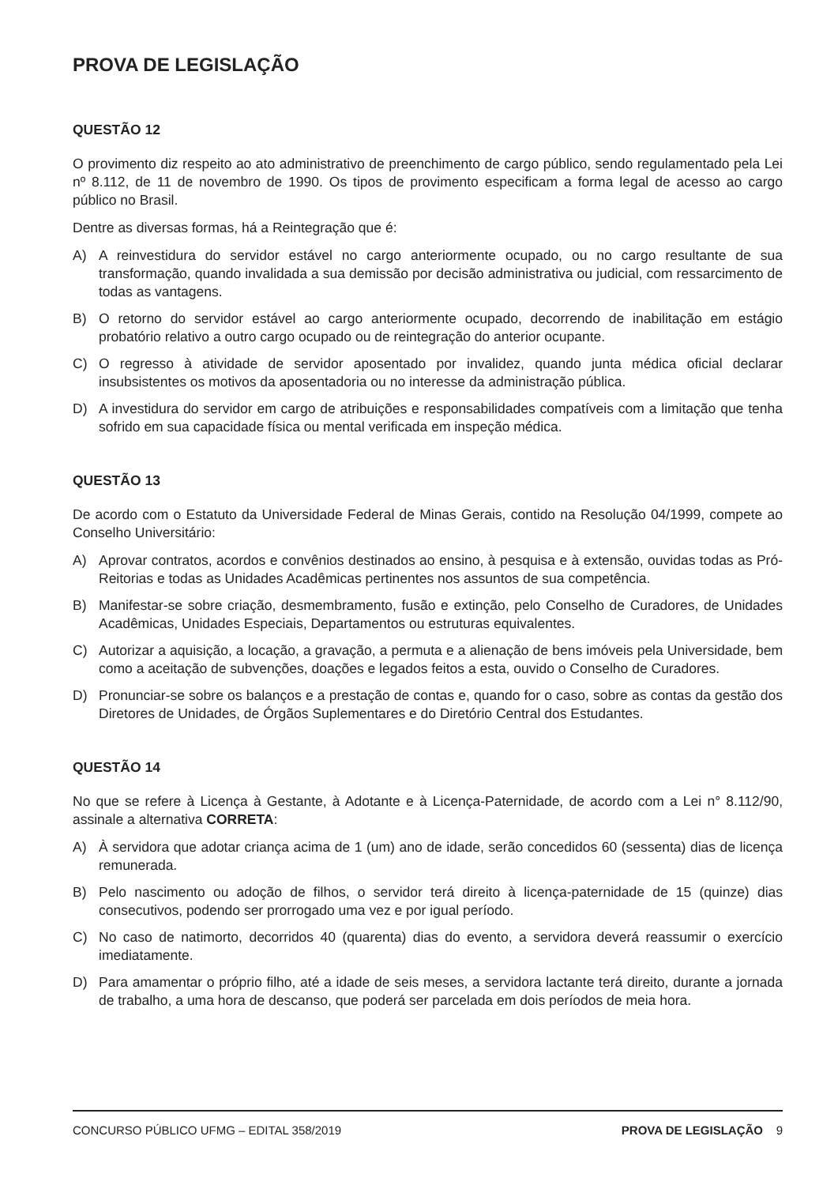PROVA DE LEGISLAÇÃO
QUESTÃO 12
O provimento diz respeito ao ato administrativo de preenchimento de cargo público, sendo regulamentado pela Lei nº 8.112, de 11 de novembro de 1990. Os tipos de provimento especificam a forma legal de acesso ao cargo público no Brasil.
Dentre as diversas formas, há a Reintegração que é:
A) A reinvestidura do servidor estável no cargo anteriormente ocupado, ou no cargo resultante de sua transformação, quando invalidada a sua demissão por decisão administrativa ou judicial, com ressarcimento de todas as vantagens.
B) O retorno do servidor estável ao cargo anteriormente ocupado, decorrendo de inabilitação em estágio probatório relativo a outro cargo ocupado ou de reintegração do anterior ocupante.
C) O regresso à atividade de servidor aposentado por invalidez, quando junta médica oficial declarar insubsistentes os motivos da aposentadoria ou no interesse da administração pública.
D) A investidura do servidor em cargo de atribuições e responsabilidades compatíveis com a limitação que tenha sofrido em sua capacidade física ou mental verificada em inspeção médica.
QUESTÃO 13
De acordo com o Estatuto da Universidade Federal de Minas Gerais, contido na Resolução 04/1999, compete ao Conselho Universitário:
A) Aprovar contratos, acordos e convênios destinados ao ensino, à pesquisa e à extensão, ouvidas todas as Pró-Reitorias e todas as Unidades Acadêmicas pertinentes nos assuntos de sua competência.
B) Manifestar-se sobre criação, desmembramento, fusão e extinção, pelo Conselho de Curadores, de Unidades Acadêmicas, Unidades Especiais, Departamentos ou estruturas equivalentes.
C) Autorizar a aquisição, a locação, a gravação, a permuta e a alienação de bens imóveis pela Universidade, bem como a aceitação de subvenções, doações e legados feitos a esta, ouvido o Conselho de Curadores.
D) Pronunciar-se sobre os balanços e a prestação de contas e, quando for o caso, sobre as contas da gestão dos Diretores de Unidades, de Órgãos Suplementares e do Diretório Central dos Estudantes.
QUESTÃO 14
No que se refere à Licença à Gestante, à Adotante e à Licença-Paternidade, de acordo com a Lei n° 8.112/90, assinale a alternativa CORRETA:
A) À servidora que adotar criança acima de 1 (um) ano de idade, serão concedidos 60 (sessenta) dias de licença remunerada.
B) Pelo nascimento ou adoção de filhos, o servidor terá direito à licença-paternidade de 15 (quinze) dias consecutivos, podendo ser prorrogado uma vez e por igual período.
C) No caso de natimorto, decorridos 40 (quarenta) dias do evento, a servidora deverá reassumir o exercício imediatamente.
D) Para amamentar o próprio filho, até a idade de seis meses, a servidora lactante terá direito, durante a jornada de trabalho, a uma hora de descanso, que poderá ser parcelada em dois períodos de meia hora.
CONCURSO PÚBLICO UFMG – EDITAL 358/2019
PROVA DE LEGISLAÇÃO 9